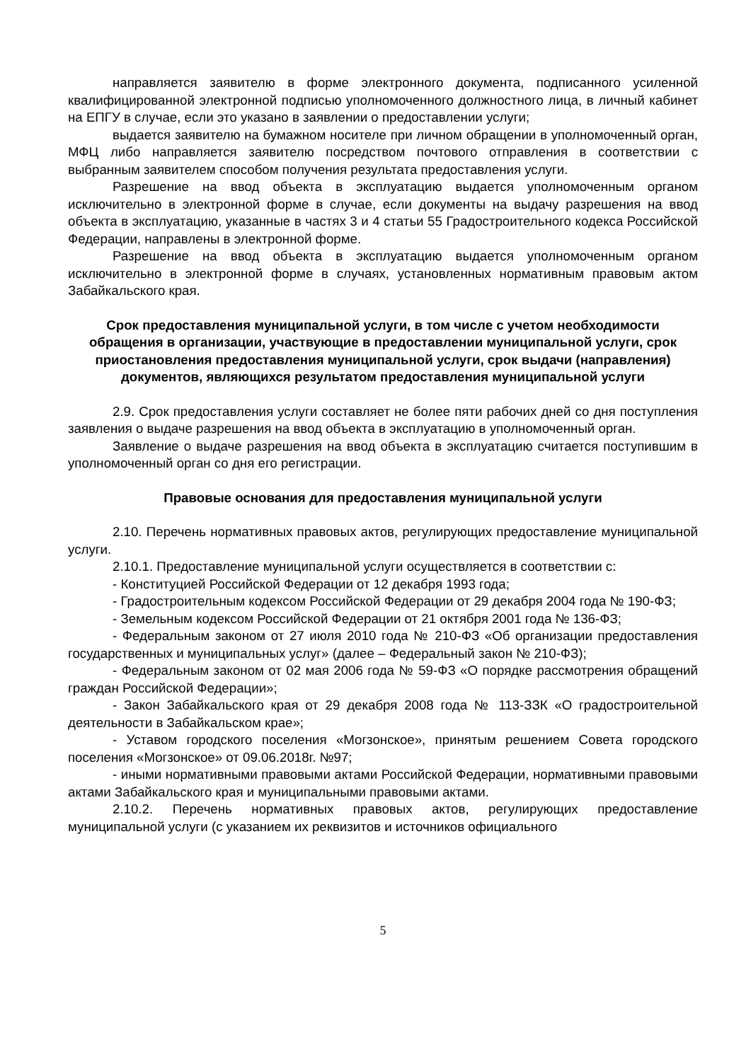направляется заявителю в форме электронного документа, подписанного усиленной квалифицированной электронной подписью уполномоченного должностного лица, в личный кабинет на ЕПГУ в случае, если это указано в заявлении о предоставлении услуги;
выдается заявителю на бумажном носителе при личном обращении в уполномоченный орган, МФЦ либо направляется заявителю посредством почтового отправления в соответствии с выбранным заявителем способом получения результата предоставления услуги.
Разрешение на ввод объекта в эксплуатацию выдается уполномоченным органом исключительно в электронной форме в случае, если документы на выдачу разрешения на ввод объекта в эксплуатацию, указанные в частях 3 и 4 статьи 55 Градостроительного кодекса Российской Федерации, направлены в электронной форме.
Разрешение на ввод объекта в эксплуатацию выдается уполномоченным органом исключительно в электронной форме в случаях, установленных нормативным правовым актом Забайкальского края.
Срок предоставления муниципальной услуги, в том числе с учетом необходимости обращения в организации, участвующие в предоставлении муниципальной услуги, срок приостановления предоставления муниципальной услуги, срок выдачи (направления) документов, являющихся результатом предоставления муниципальной услуги
2.9. Срок предоставления услуги составляет не более пяти рабочих дней со дня поступления заявления о выдаче разрешения на ввод объекта в эксплуатацию в уполномоченный орган.
Заявление о выдаче разрешения на ввод объекта в эксплуатацию считается поступившим в уполномоченный орган со дня его регистрации.
Правовые основания для предоставления муниципальной услуги
2.10. Перечень нормативных правовых актов, регулирующих предоставление муниципальной услуги.
2.10.1. Предоставление муниципальной услуги осуществляется в соответствии с:
- Конституцией Российской Федерации от 12 декабря 1993 года;
- Градостроительным кодексом Российской Федерации от 29 декабря 2004 года № 190-ФЗ;
- Земельным кодексом Российской Федерации от 21 октября 2001 года № 136-ФЗ;
- Федеральным законом от 27 июля 2010 года № 210-ФЗ «Об организации предоставления государственных и муниципальных услуг» (далее – Федеральный закон № 210-ФЗ);
- Федеральным законом от 02 мая 2006 года № 59-ФЗ «О порядке рассмотрения обращений граждан Российской Федерации»;
- Закон Забайкальского края от 29 декабря 2008 года № 113-ЗЗК «О градостроительной деятельности в Забайкальском крае»;
- Уставом городского поселения «Могзонское», принятым решением Совета городского поселения «Могзонское» от 09.06.2018г. №97;
- иными нормативными правовыми актами Российской Федерации, нормативными правовыми актами Забайкальского края и муниципальными правовыми актами.
2.10.2. Перечень нормативных правовых актов, регулирующих предоставление муниципальной услуги (с указанием их реквизитов и источников официального
5